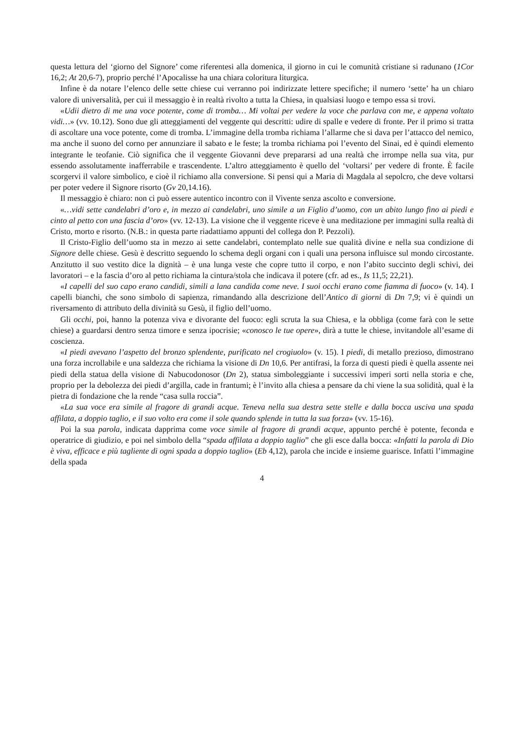questa lettura del ‘giorno del Signore’ come riferentesi alla domenica, il giorno in cui le comunità cristiane si radunano (1Cor 16,2; At 20,6-7), proprio perché l’Apocalisse ha una chiara coloritura liturgica.
Infine è da notare l’elenco delle sette chiese cui verranno poi indirizzate lettere specifiche; il numero ‘sette’ ha un chiaro valore di universalità, per cui il messaggio è in realtà rivolto a tutta la Chiesa, in qualsiasi luogo e tempo essa si trovi.
«Udii dietro di me una voce potente, come di tromba… Mi voltai per vedere la voce che parlava con me, e appena voltato vidi…» (vv. 10.12). Sono due gli atteggiamenti del veggente qui descritti: udire di spalle e vedere di fronte. Per il primo si tratta di ascoltare una voce potente, come di tromba. L’immagine della tromba richiama l’allarme che si dava per l’attacco del nemico, ma anche il suono del corno per annunziare il sabato e le feste; la tromba richiama poi l’evento del Sinai, ed è quindi elemento integrante le teofanie. Ciò significa che il veggente Giovanni deve prepararsi ad una realtà che irrompe nella sua vita, pur essendo assolutamente inafferrabile e trascendente. L’altro atteggiamento è quello del ‘voltarsi’ per vedere di fronte. È facile scorgervi il valore simbolico, e cioè il richiamo alla conversione. Si pensi qui a Maria di Magdala al sepolcro, che deve voltarsi per poter vedere il Signore risorto (Gv 20,14.16).
Il messaggio è chiaro: non ci può essere autentico incontro con il Vivente senza ascolto e conversione.
«…vidi sette candelabri d’oro e, in mezzo ai candelabri, uno simile a un Figlio d’uomo, con un abito lungo fino ai piedi e cinto al petto con una fascia d’oro» (vv. 12-13). La visione che il veggente riceve è una meditazione per immagini sulla realtà di Cristo, morto e risorto. (N.B.: in questa parte riadattiamo appunti del collega don P. Pezzoli).
Il Cristo-Figlio dell’uomo sta in mezzo ai sette candelabri, contemplato nelle sue qualità divine e nella sua condizione di Signore delle chiese. Gesù è descritto seguendo lo schema degli organi con i quali una persona influisce sul mondo circostante. Anzitutto il suo vestito dice la dignità – è una lunga veste che copre tutto il corpo, e non l’abito succinto degli schivi, dei lavoratori – e la fascia d’oro al petto richiama la cintura/stola che indicava il potere (cfr. ad es., Is 11,5; 22,21).
«I capelli del suo capo erano candidi, simili a lana candida come neve. I suoi occhi erano come fiamma di fuoco» (v. 14). I capelli bianchi, che sono simbolo di sapienza, rimandando alla descrizione dell’Antico di giorni di Dn 7,9; vi è quindi un riversamento di attributo della divinità su Gesù, il figlio dell’uomo.
Gli occhi, poi, hanno la potenza viva e divorante del fuoco: egli scruta la sua Chiesa, e la obbliga (come farà con le sette chiese) a guardarsi dentro senza timore e senza ipocrisie; «conosco le tue opere», dirà a tutte le chiese, invitandole all’esame di coscienza.
«I piedi avevano l’aspetto del bronzo splendente, purificato nel crogiuolo» (v. 15). I piedi, di metallo prezioso, dimostrano una forza incrollabile e una saldezza che richiama la visione di Dn 10,6. Per antifrasi, la forza di questi piedi è quella assente nei piedi della statua della visione di Nabucodonosor (Dn 2), statua simboleggiante i successivi imperi sorti nella storia e che, proprio per la debolezza dei piedi d’argilla, cade in frantumi; è l’invito alla chiesa a pensare da chi viene la sua solidità, qual è la pietra di fondazione che la rende “casa sulla roccia”.
«La sua voce era simile al fragore di grandi acque. Teneva nella sua destra sette stelle e dalla bocca usciva una spada affilata, a doppio taglio, e il suo volto era come il sole quando splende in tutta la sua forza» (vv. 15-16).
Poi la sua parola, indicata dapprima come voce simile al fragore di grandi acque, appunto perché è potente, feconda e operatrice di giudizio, e poi nel simbolo della “spada affilata a doppio taglio” che gli esce dalla bocca: «Infatti la parola di Dio è viva, efficace e più tagliente di ogni spada a doppio taglio» (Eb 4,12), parola che incide e insieme guarisce. Infatti l’immagine della spada
4